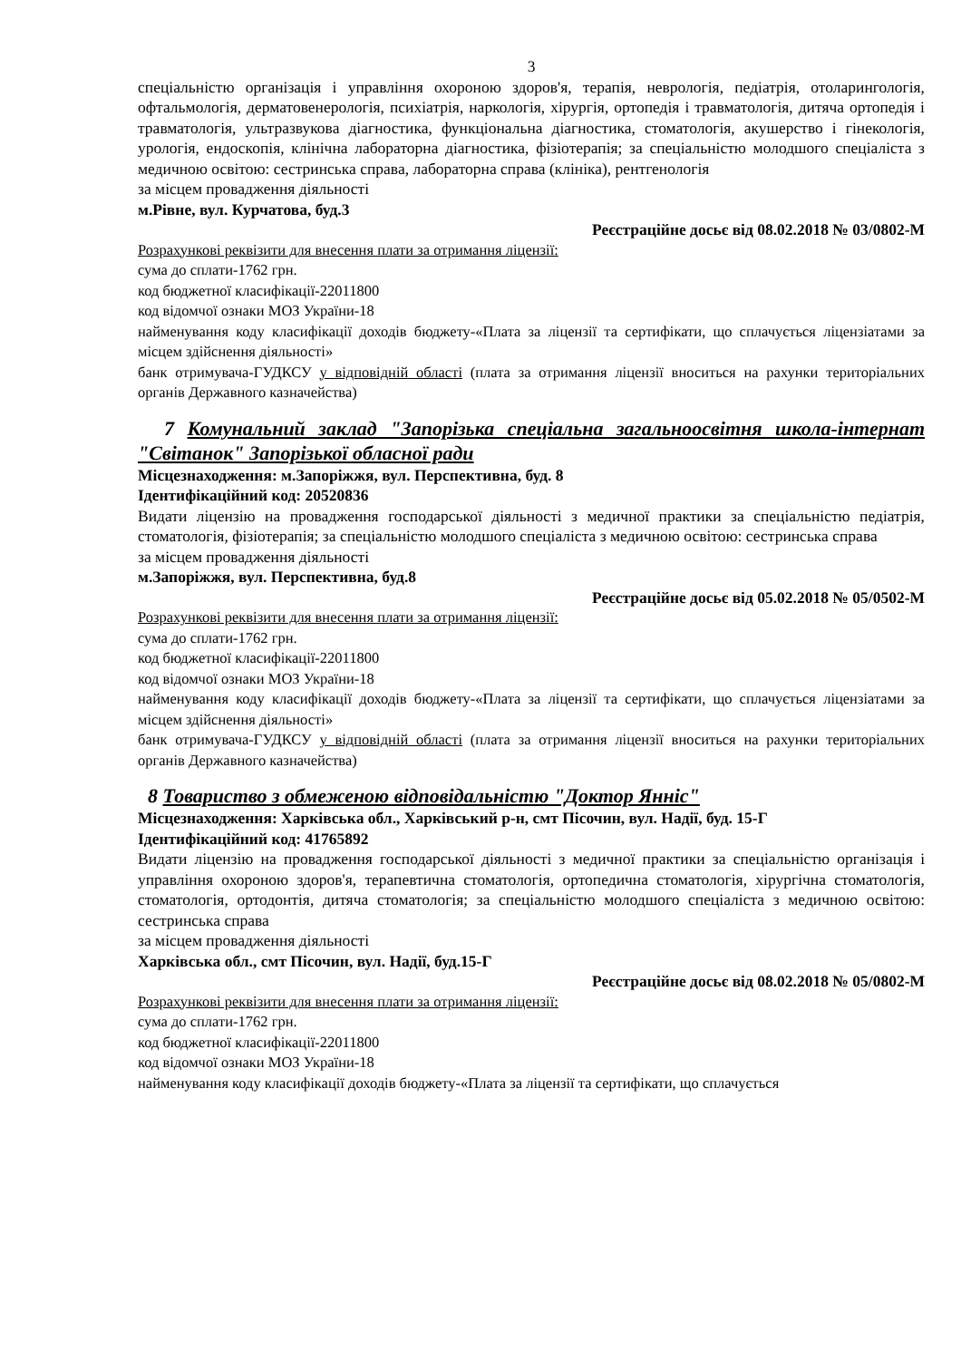3
спеціальністю організація і управління охороною здоров'я, терапія, неврологія, педіатрія, отоларингологія, офтальмологія, дерматовенерологія, психіатрія, наркологія, хірургія, ортопедія і травматологія, дитяча ортопедія і травматологія, ультразвукова діагностика, функціональна діагностика, стоматологія, акушерство і гінекологія, урологія, ендоскопія, клінічна лабораторна діагностика, фізіотерапія; за спеціальністю молодшого спеціаліста з медичною освітою: сестринська справа, лабораторна справа (клініка), рентгенологія
за місцем провадження діяльності
м.Рівне, вул. Курчатова, буд.3
Реєстраційне досьє від 08.02.2018 № 03/0802-М
Розрахункові реквізити для внесення плати за отримання ліцензії:
сума до сплати-1762 грн.
код бюджетної класифікації-22011800
код відомчої ознаки МОЗ України-18
найменування коду класифікації доходів бюджету-«Плата за ліцензії та сертифікати, що сплачується ліцензіатами за місцем здійснення діяльності»
банк отримувача-ГУДКСУ у відповідній області (плата за отримання ліцензії вноситься на рахунки територіальних органів Державного казначейства)
7 Комунальний заклад "Запорізька спеціальна загальноосвітня школа-інтернат "Світанок" Запорізької обласної ради
Місцезнаходження: м.Запоріжжя, вул. Перспективна, буд. 8
Ідентифікаційний код: 20520836
Видати ліцензію на провадження господарської діяльності з медичної практики за спеціальністю педіатрія, стоматологія, фізіотерапія; за спеціальністю молодшого спеціаліста з медичною освітою: сестринська справа
за місцем провадження діяльності
м.Запоріжжя, вул. Перспективна, буд.8
Реєстраційне досьє від 05.02.2018 № 05/0502-М
Розрахункові реквізити для внесення плати за отримання ліцензії:
сума до сплати-1762 грн.
код бюджетної класифікації-22011800
код відомчої ознаки МОЗ України-18
найменування коду класифікації доходів бюджету-«Плата за ліцензії та сертифікати, що сплачується ліцензіатами за місцем здійснення діяльності»
банк отримувача-ГУДКСУ у відповідній області (плата за отримання ліцензії вноситься на рахунки територіальних органів Державного казначейства)
8 Товариство з обмеженою відповідальністю "Доктор Янніс"
Місцезнаходження: Харківська обл., Харківський р-н, смт Пісочин, вул. Надії, буд. 15-Г
Ідентифікаційний код: 41765892
Видати ліцензію на провадження господарської діяльності з медичної практики за спеціальністю організація і управління охороною здоров'я, терапевтична стоматологія, ортопедична стоматологія, хірургічна стоматологія, стоматологія, ортодонтія, дитяча стоматологія; за спеціальністю молодшого спеціаліста з медичною освітою: сестринська справа
за місцем провадження діяльності
Харківська обл., смт Пісочин, вул. Надії, буд.15-Г
Реєстраційне досьє від 08.02.2018 № 05/0802-М
Розрахункові реквізити для внесення плати за отримання ліцензії:
сума до сплати-1762 грн.
код бюджетної класифікації-22011800
код відомчої ознаки МОЗ України-18
найменування коду класифікації доходів бюджету-«Плата за ліцензії та сертифікати, що сплачується